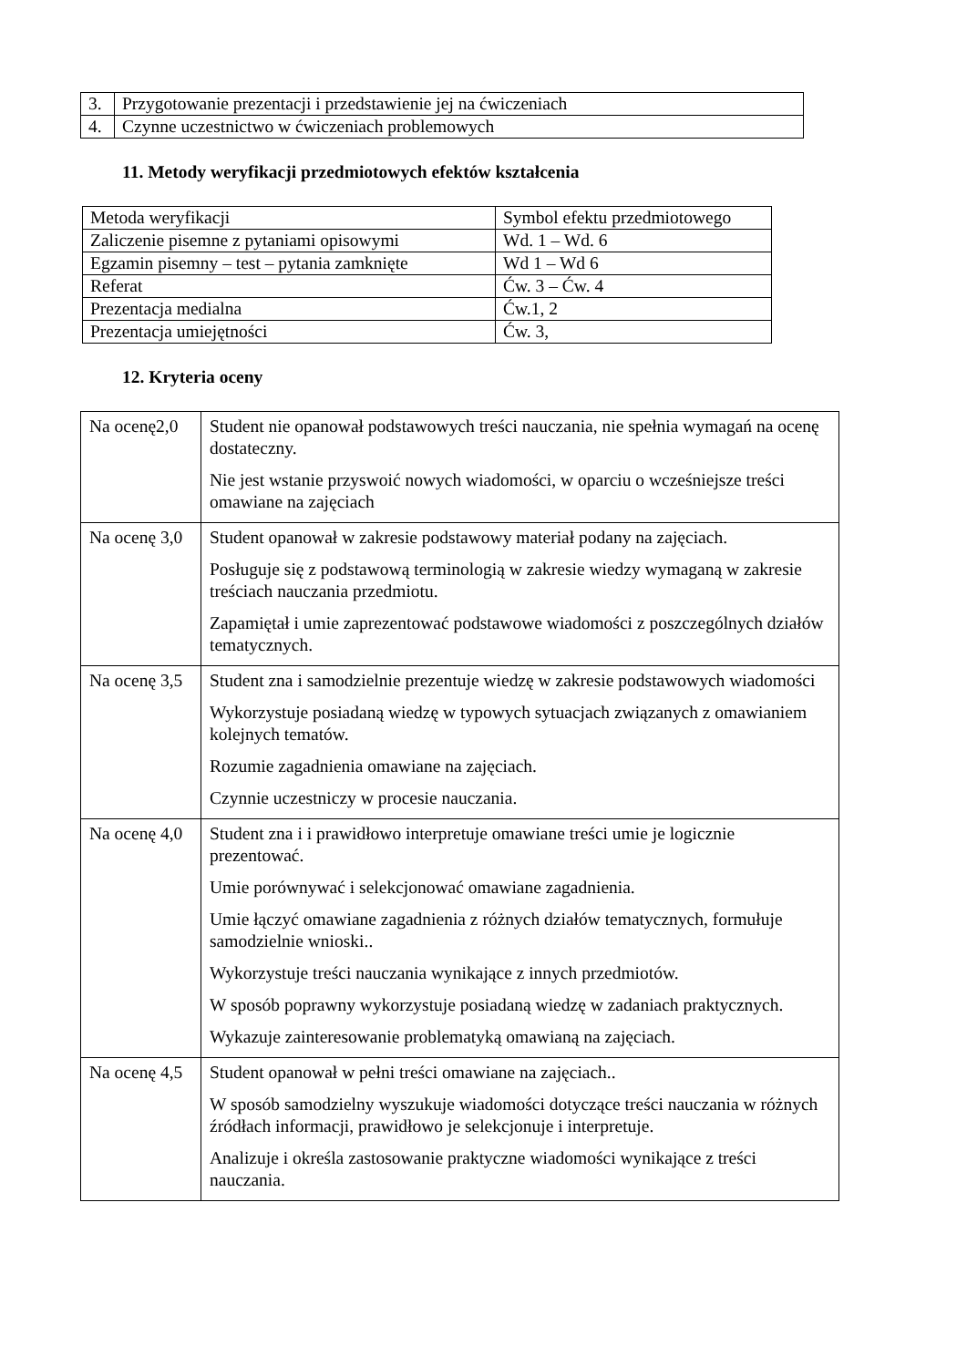| 3. | Przygotowanie prezentacji i przedstawienie jej na ćwiczeniach |
| 4. | Czynne uczestnictwo w ćwiczeniach problemowych |
11. Metody weryfikacji przedmiotowych efektów kształcenia
| Metoda weryfikacji | Symbol efektu przedmiotowego |
| Zaliczenie pisemne z pytaniami opisowymi | Wd. 1 – Wd. 6 |
| Egzamin pisemny – test – pytania zamknięte | Wd 1 – Wd 6 |
| Referat | Ćw. 3 – Ćw. 4 |
| Prezentacja medialna | Ćw.1, 2 |
| Prezentacja umiejętności | Ćw. 3, |
12. Kryteria oceny
| Na ocenę2,0 | Student nie opanował podstawowych treści nauczania, nie spełnia wymagań na ocenę dostateczny. Nie jest wstanie przyswoić nowych wiadomości, w oparciu o wcześniejsze treści omawiane na zajęciach |
| Na ocenę 3,0 | Student opanował w zakresie podstawowy materiał podany na zajęciach. Posługuje się z podstawową terminologią w zakresie wiedzy wymaganą w zakresie treściach nauczania przedmiotu. Zapamiętał i umie zaprezentować podstawowe wiadomości z poszczególnych działów tematycznych. |
| Na ocenę 3,5 | Student zna i samodzielnie prezentuje wiedzę w zakresie podstawowych wiadomości Wykorzystuje posiadaną wiedzę w typowych sytuacjach związanych z omawianiem kolejnych tematów. Rozumie zagadnienia omawiane na zajęciach. Czynnie uczestniczy w procesie nauczania. |
| Na ocenę 4,0 | Student zna i i prawidłowo interpretuje omawiane treści umie je logicznie prezentować. Umie porównywać i selekcjonować omawiane zagadnienia. Umie łączyć omawiane zagadnienia z różnych działów tematycznych, formułuje samodzielnie wnioski.. Wykorzystuje treści nauczania wynikające z innych przedmiotów. W sposób poprawny wykorzystuje posiadaną wiedzę w zadaniach praktycznych. Wykazuje zainteresowanie problematyką omawianą na zajęciach. |
| Na ocenę 4,5 | Student opanował w pełni treści omawiane na zajęciach.. W sposób samodzielny wyszukuje wiadomości dotyczące treści nauczania w różnych źródłach informacji, prawidłowo je selekcjonuje i interpretuje. Analizuje i określa zastosowanie praktyczne wiadomości wynikające z treści nauczania. |